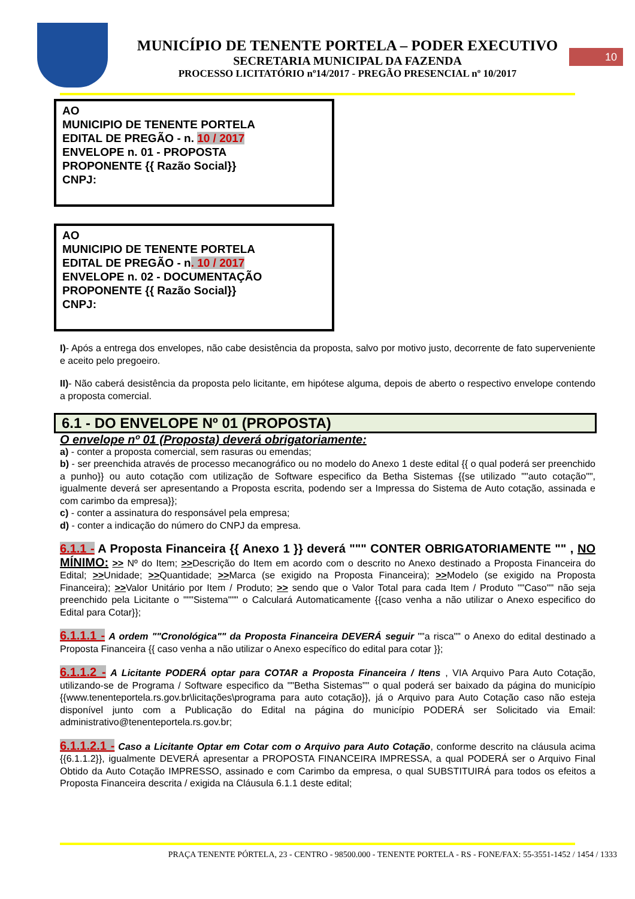MUNICÍPIO DE TENENTE PORTELA – PODER EXECUTIVO
SECRETARIA MUNICIPAL DA FAZENDA
PROCESSO LICITATÓRIO nº14/2017 - PREGÃO PRESENCIAL nº 10/2017
10
AO
MUNICIPIO DE TENENTE PORTELA
EDITAL DE PREGÃO - n. 10 / 2017
ENVELOPE n. 01 - PROPOSTA
PROPONENTE {{ Razão Social}}
CNPJ:
AO
MUNICIPIO DE TENENTE PORTELA
EDITAL DE PREGÃO - n. 10 / 2017
ENVELOPE n. 02 - DOCUMENTAÇÃO
PROPONENTE {{ Razão Social}}
CNPJ:
I)- Após a entrega dos envelopes, não cabe desistência da proposta, salvo por motivo justo, decorrente de fato superveniente e aceito pelo pregoeiro.
II)- Não caberá desistência da proposta pelo licitante, em hipótese alguma, depois de aberto o respectivo envelope contendo a proposta comercial.
6.1 - DO ENVELOPE Nº 01 (PROPOSTA)
O envelope nº 01 (Proposta) deverá obrigatoriamente:
a) - conter a proposta comercial, sem rasuras ou emendas;
b) - ser preenchida através de processo mecanográfico ou no modelo do Anexo 1 deste edital {{ o qual poderá ser preenchido a punho}} ou auto cotação com utilização de Software especifico da Betha Sistemas {{se utilizado ""auto cotação"", igualmente deverá ser apresentando a Proposta escrita, podendo ser a Impressa do Sistema de Auto cotação, assinada e com carimbo da empresa}};
c) - conter a assinatura do responsável pela empresa;
d) - conter a indicação do número do CNPJ da empresa.
6.1.1 - A Proposta Financeira {{ Anexo 1 }} deverá """ CONTER OBRIGATORIAMENTE "" , NO MÍNIMO: >> Nº do Item; >>Descrição do Item em acordo com o descrito no Anexo destinado a Proposta Financeira do Edital; >>Unidade; >>Quantidade; >>Marca (se exigido na Proposta Financeira); >>Modelo (se exigido na Proposta Financeira); >>Valor Unitário por Item / Produto; >> sendo que o Valor Total para cada Item / Produto ""Caso"" não seja preenchido pela Licitante o """Sistema""" o Calculará Automaticamente {{caso venha a não utilizar o Anexo especifico do Edital para Cotar}};
6.1.1.1 - A ordem ""Cronológica"" da Proposta Financeira DEVERÁ seguir ""a risca"" o Anexo do edital destinado a Proposta Financeira {{ caso venha a não utilizar o Anexo específico do edital para cotar }};
6.1.1.2 - A Licitante PODERÁ optar para COTAR a Proposta Financeira / Itens , VIA Arquivo Para Auto Cotação, utilizando-se de Programa / Software especifico da ""Betha Sistemas"" o qual poderá ser baixado da página do município {{www.tenenteportela.rs.gov.br\licitações\programa para auto cotação}}, já o Arquivo para Auto Cotação caso não esteja disponível junto com a Publicação do Edital na página do município PODERÁ ser Solicitado via Email: administrativo@tenenteportela.rs.gov.br;
6.1.1.2.1 - Caso a Licitante Optar em Cotar com o Arquivo para Auto Cotação, conforme descrito na cláusula acima {{6.1.1.2}}, igualmente DEVERÁ apresentar a PROPOSTA FINANCEIRA IMPRESSA, a qual PODERÁ ser o Arquivo Final Obtido da Auto Cotação IMPRESSO, assinado e com Carimbo da empresa, o qual SUBSTITUIRÁ para todos os efeitos a Proposta Financeira descrita / exigida na Cláusula 6.1.1 deste edital;
PRAÇA TENENTE PÓRTELA, 23 - CENTRO - 98500.000 - TENENTE PORTELA - RS - FONE/FAX: 55-3551-1452 / 1454 / 1333